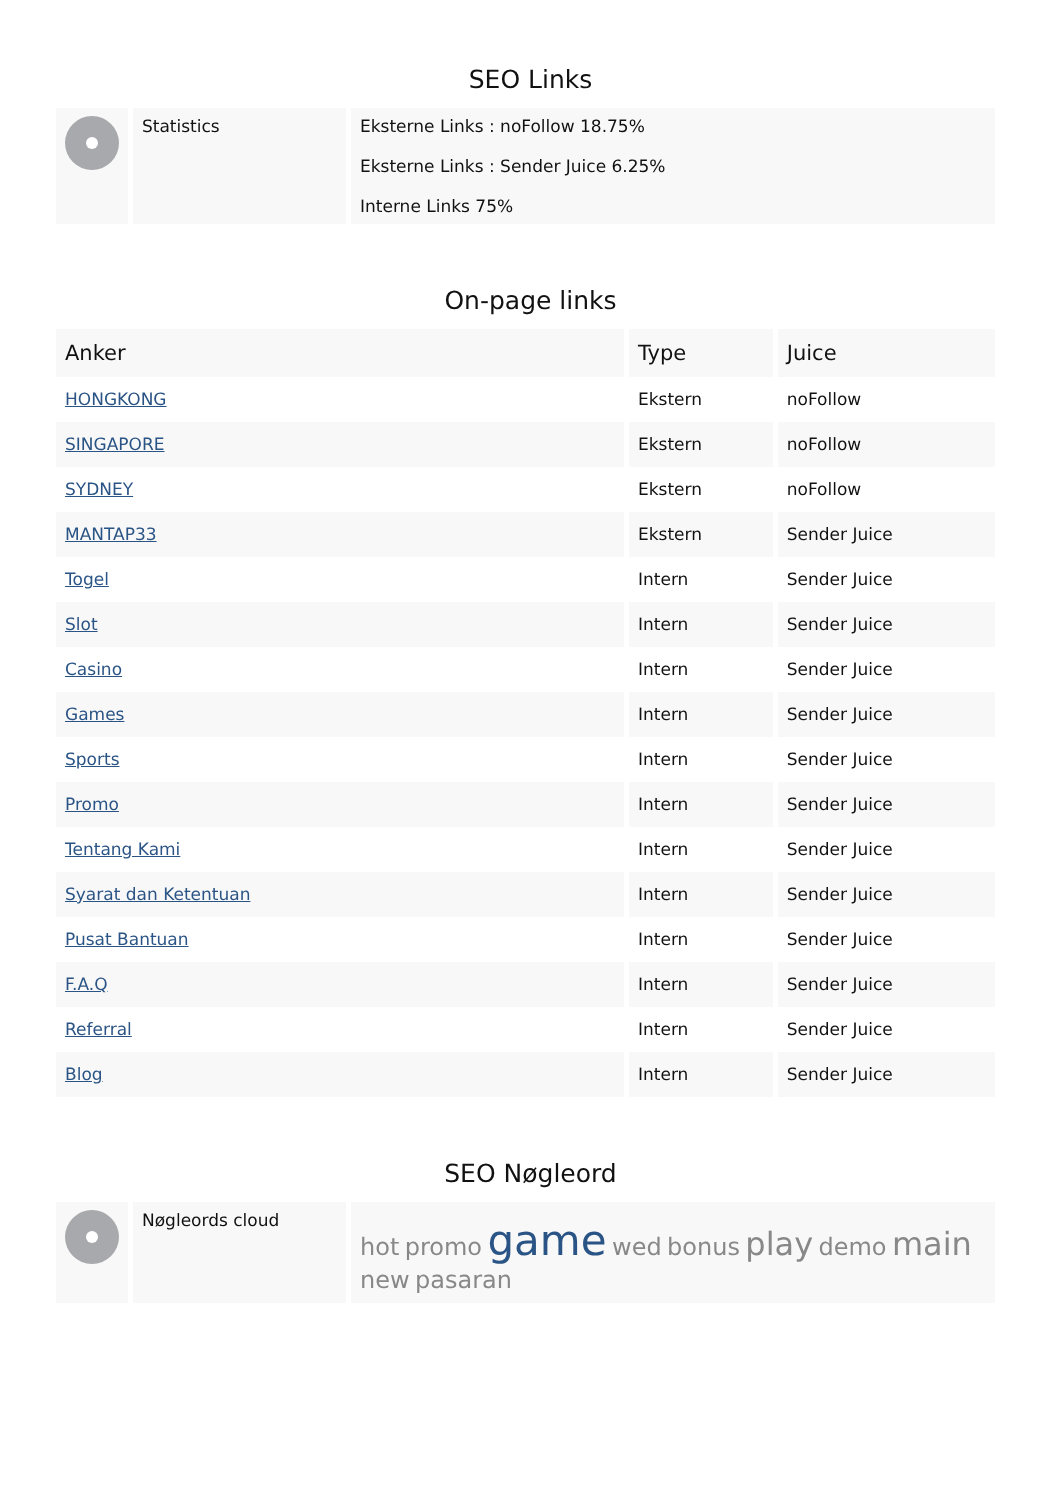SEO Links
| | Statistics | Eksterne Links : noFollow 18.75% Eksterne Links : Sender Juice 6.25% Interne Links 75% |
On-page links
| Anker | Type | Juice |
| --- | --- | --- |
| HONGKONG | Ekstern | noFollow |
| SINGAPORE | Ekstern | noFollow |
| SYDNEY | Ekstern | noFollow |
| MANTAP33 | Ekstern | Sender Juice |
| Togel | Intern | Sender Juice |
| Slot | Intern | Sender Juice |
| Casino | Intern | Sender Juice |
| Games | Intern | Sender Juice |
| Sports | Intern | Sender Juice |
| Promo | Intern | Sender Juice |
| Tentang Kami | Intern | Sender Juice |
| Syarat dan Ketentuan | Intern | Sender Juice |
| Pusat Bantuan | Intern | Sender Juice |
| F.A.Q | Intern | Sender Juice |
| Referral | Intern | Sender Juice |
| Blog | Intern | Sender Juice |
SEO Nøgleord
| | Nøgleords cloud | hot promo game wed bonus play demo main new pasaran |